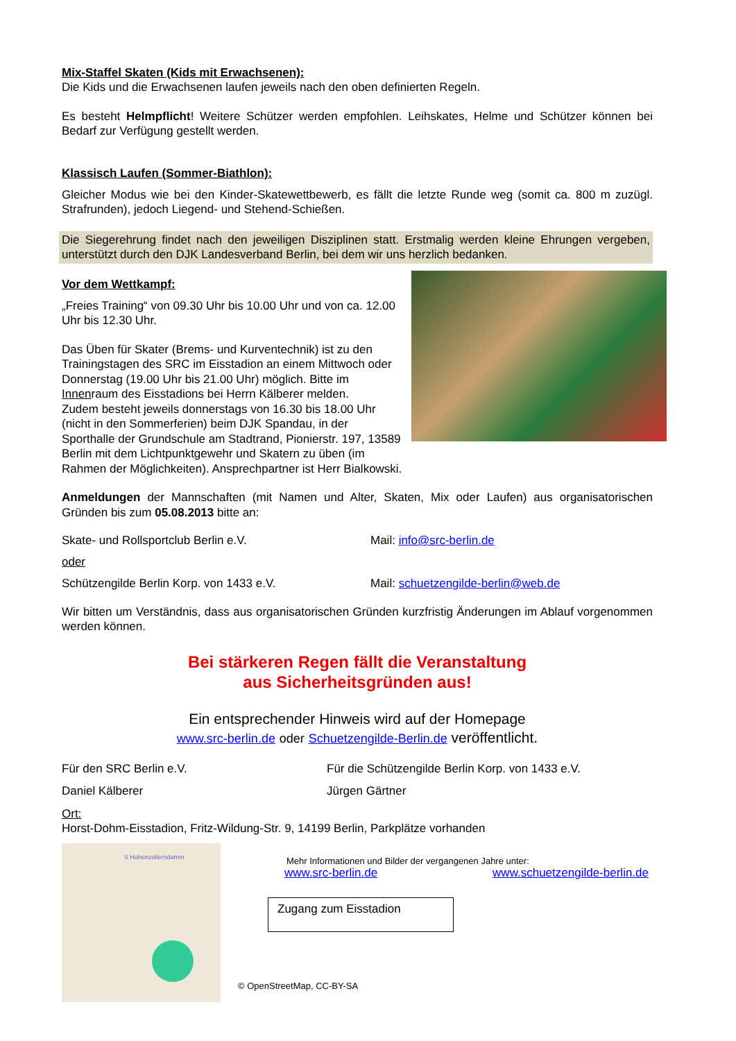Mix-Staffel Skaten (Kids mit Erwachsenen):
Die Kids und die Erwachsenen laufen jeweils nach den oben definierten Regeln.
Es besteht Helmpflicht! Weitere Schützer werden empfohlen. Leihskates, Helme und Schützer können bei Bedarf zur Verfügung gestellt werden.
Klassisch Laufen (Sommer-Biathlon):
Gleicher Modus wie bei den Kinder-Skatewettbewerb, es fällt die letzte Runde weg (somit ca. 800 m zuzügl. Strafrunden), jedoch Liegend- und Stehend-Schießen.
Die Siegerehrung findet nach den jeweiligen Disziplinen statt. Erstmalig werden kleine Ehrungen vergeben, unterstützt durch den DJK Landesverband Berlin, bei dem wir uns herzlich bedanken.
Vor dem Wettkampf:
„Freies Training“ von 09.30 Uhr bis 10.00 Uhr und von ca. 12.00 Uhr bis 12.30 Uhr.
Das Üben für Skater (Brems- und Kurventechnik) ist zu den Trainingstagen des SRC im Eisstadion an einem Mittwoch oder Donnerstag (19.00 Uhr bis 21.00 Uhr) möglich. Bitte im Innenraum des Eisstadions bei Herrn Kälberer melden.
Zudem besteht jeweils donnerstags von 16.30 bis 18.00 Uhr (nicht in den Sommerferien) beim DJK Spandau, in der Sporthalle der Grundschule am Stadtrand, Pionierstr. 197, 13589 Berlin mit dem Lichtpunktgewehr und Skatern zu üben (im Rahmen der Möglichkeiten). Ansprechpartner ist Herr Bialkowski.
Anmeldungen der Mannschaften (mit Namen und Alter, Skaten, Mix oder Laufen) aus organisatorischen Gründen bis zum 05.08.2013 bitte an:
Skate- und Rollsportclub Berlin e.V. Mail: info@src-berlin.de
oder
Schützengilde Berlin Korp. von 1433 e.V. Mail: schuetzengilde-berlin@web.de
Wir bitten um Verständnis, dass aus organisatorischen Gründen kurzfristig Änderungen im Ablauf vorgenommen werden können.
Bei stärkeren Regen fällt die Veranstaltung
aus Sicherheitsgründen aus!
Ein entsprechender Hinweis wird auf der Homepage
www.src-berlin.de oder Schuetzengilde-Berlin.de veröffentlicht.
Für den SRC Berlin e.V. Für die Schützengilde Berlin Korp. von 1433 e.V.
Daniel Kälberer Jürgen Gärtner
Ort:
Horst-Dohm-Eisstadion, Fritz-Wildung-Str. 9, 14199 Berlin, Parkplätze vorhanden
S Hohenzollerndamm
Mehr Informationen und Bilder der vergangenen Jahre unter:
www.src-berlin.de www.schuetzengilde-berlin.de
Zugang zum Eisstadion
© OpenStreetMap, CC-BY-SA